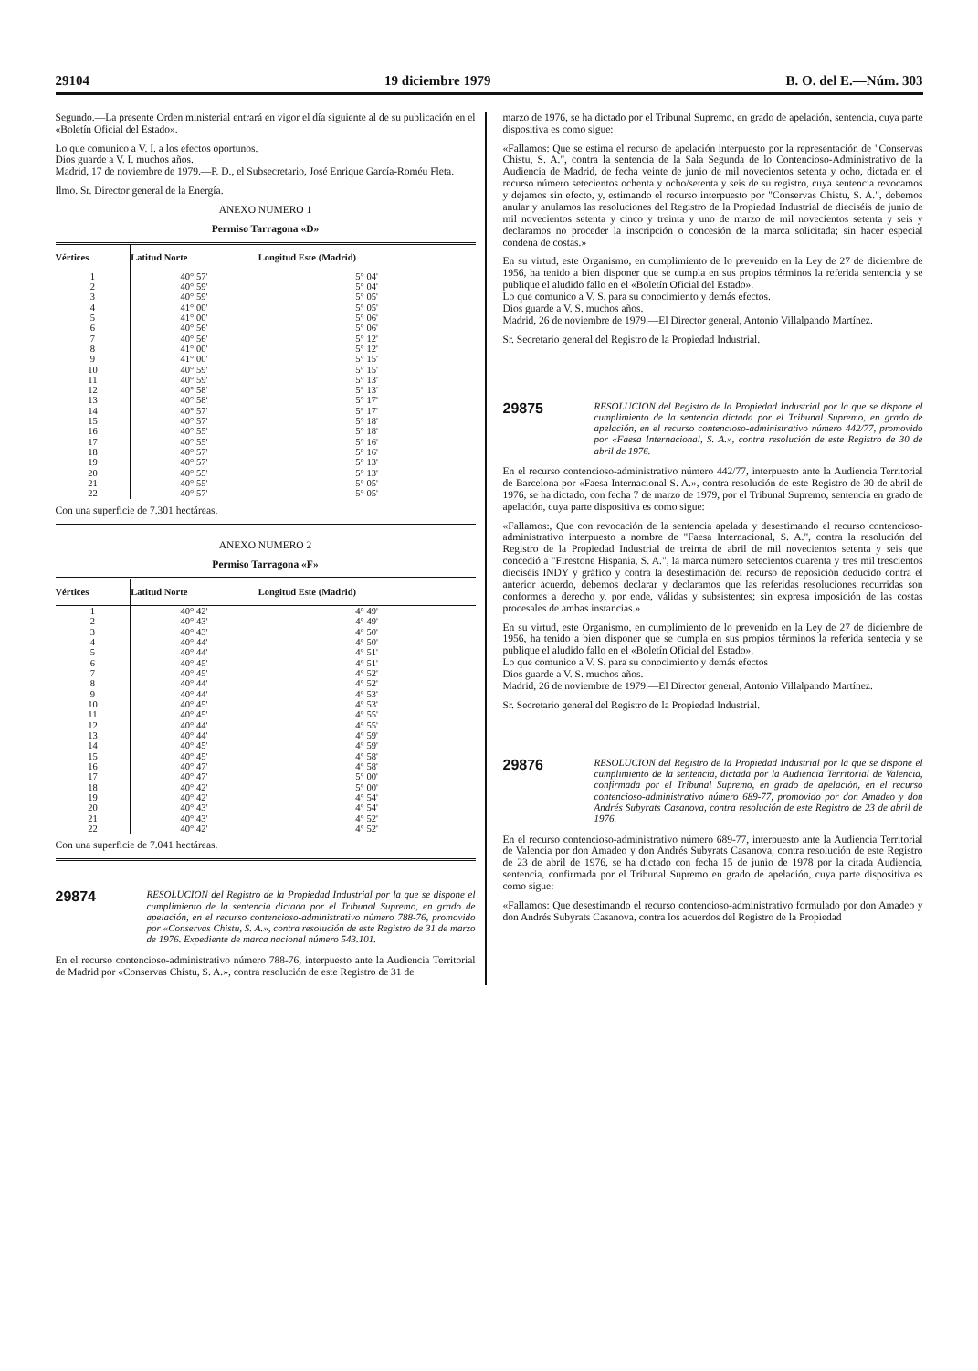29104 19 diciembre 1979 B. O. del E.—Núm. 303
Segundo.—La presente Orden ministerial entrará en vigor el día siguiente al de su publicación en el «Boletín Oficial del Estado».
Lo que comunico a V. I. a los efectos oportunos.
Dios guarde a V. I. muchos años.
Madrid, 17 de noviembre de 1979.—P. D., el Subsecretario, José Enrique García-Roméu Fleta.
Ilmo. Sr. Director general de la Energía.
ANEXO NUMERO 1
Permiso Tarragona «D»
| Vértices | Latitud Norte | Longitud Este (Madrid) |
| --- | --- | --- |
| 1 | 40° 57' | 5° 04' |
| 2 | 40° 59' | 5° 04' |
| 3 | 40° 59' | 5° 05' |
| 4 | 41° 00' | 5° 05' |
| 5 | 41° 00' | 5° 06' |
| 6 | 40° 56' | 5° 06' |
| 7 | 40° 56' | 5° 12' |
| 8 | 41° 00' | 5° 12' |
| 9 | 41° 00' | 5° 15' |
| 10 | 40° 59' | 5° 15' |
| 11 | 40° 59' | 5° 13' |
| 12 | 40° 58' | 5° 13' |
| 13 | 40° 58' | 5° 17' |
| 14 | 40° 57' | 5° 17' |
| 15 | 40° 57' | 5° 18' |
| 16 | 40° 55' | 5° 18' |
| 17 | 40° 55' | 5° 16' |
| 18 | 40° 57' | 5° 16' |
| 19 | 40° 57' | 5° 13' |
| 20 | 40° 55' | 5° 13' |
| 21 | 40° 55' | 5° 05' |
| 22 | 40° 57' | 5° 05' |
Con una superficie de 7.301 hectáreas.
ANEXO NUMERO 2
Permiso Tarragona «F»
| Vértices | Latitud Norte | Longitud Este (Madrid) |
| --- | --- | --- |
| 1 | 40° 42' | 4° 49' |
| 2 | 40° 43' | 4° 49' |
| 3 | 40° 43' | 4° 50' |
| 4 | 40° 44' | 4° 50' |
| 5 | 40° 44' | 4° 51' |
| 6 | 40° 45' | 4° 51' |
| 7 | 40° 45' | 4° 52' |
| 8 | 40° 44' | 4° 52' |
| 9 | 40° 44' | 4° 53' |
| 10 | 40° 45' | 4° 53' |
| 11 | 40° 45' | 4° 55' |
| 12 | 40° 44' | 4° 55' |
| 13 | 40° 44' | 4° 59' |
| 14 | 40° 45' | 4° 59' |
| 15 | 40° 45' | 4° 58' |
| 16 | 40° 47' | 4° 58' |
| 17 | 40° 47' | 5° 00' |
| 18 | 40° 42' | 5° 00' |
| 19 | 40° 42' | 4° 54' |
| 20 | 40° 43' | 4° 54' |
| 21 | 40° 43' | 4° 52' |
| 22 | 40° 42' | 4° 52' |
Con una superficie de 7.041 hectáreas.
29874 RESOLUCION del Registro de la Propiedad Industrial por la que se dispone el cumplimiento de la sentencia dictada por el Tribunal Supremo, en grado de apelación, en el recurso contencioso-administrativo número 788-76, promovido por «Conservas Chistu, S. A.», contra resolución de este Registro de 31 de marzo de 1976. Expediente de marca nacional número 543.101.
En el recurso contencioso-administrativo número 788-76, interpuesto ante la Audiencia Territorial de Madrid por «Conservas Chistu, S. A.», contra resolución de este Registro de 31 de
marzo de 1976, se ha dictado por el Tribunal Supremo, en grado de apelación, sentencia, cuya parte dispositiva es como sigue:
«Fallamos: Que se estima el recurso de apelación interpuesto por la representación de "Conservas Chistu, S. A.", contra la sentencia de la Sala Segunda de lo Contencioso-Administrativo de la Audiencia de Madrid, de fecha veinte de junio de mil novecientos setenta y ocho, dictada en el recurso número setecientos ochenta y ocho/setenta y seis de su registro, cuya sentencia revocamos y dejamos sin efecto, y, estimando el recurso interpuesto por "Conservas Chistu, S. A.", debemos anular y anulamos las resoluciones del Registro de la Propiedad Industrial de dieciséis de junio de mil novecientos setenta y cinco y treinta y uno de marzo de mil novecientos setenta y seis y declaramos no proceder la inscripción o concesión de la marca solicitada; sin hacer especial condena de costas.»
En su virtud, este Organismo, en cumplimiento de lo prevenido en la Ley de 27 de diciembre de 1956, ha tenido a bien disponer que se cumpla en sus propios términos la referida sentencia y se publique el aludido fallo en el «Boletín Oficial del Estado».
Lo que comunico a V. S. para su conocimiento y demás efectos.
Dios guarde a V. S. muchos años.
Madrid, 26 de noviembre de 1979.—El Director general, Antonio Villalpando Martínez.
Sr. Secretario general del Registro de la Propiedad Industrial.
29875 RESOLUCION del Registro de la Propiedad Industrial por la que se dispone el cumplimiento de la sentencia dictada por el Tribunal Supremo, en grado de apelación, en el recurso contencioso-administrativo número 442/77, promovido por «Faesa Internacional, S. A.», contra resolución de este Registro de 30 de abril de 1976.
En el recurso contencioso-administrativo número 442/77, interpuesto ante la Audiencia Territorial de Barcelona por «Faesa Internacional S. A.», contra resolución de este Registro de 30 de abril de 1976, se ha dictado, con fecha 7 de marzo de 1979, por el Tribunal Supremo, sentencia en grado de apelación, cuya parte dispositiva es como sigue:
«Fallamos:, Que con revocación de la sentencia apelada y desestimando el recurso contencioso-administrativo interpuesto a nombre de "Faesa Internacional, S. A.", contra la resolución del Registro de la Propiedad Industrial de treinta de abril de mil novecientos setenta y seis que concedió a "Firestone Hispania, S. A.", la marca número setecientos cuarenta y tres mil trescientos dieciséis INDY y gráfico y contra la desestimación del recurso de reposición deducido contra el anterior acuerdo, debemos declarar y declaramos que las referidas resoluciones recurridas son conformes a derecho y, por ende, válidas y subsistentes; sin expresa imposición de las costas procesales de ambas instancias.»
En su virtud, este Organismo, en cumplimiento de lo prevenido en la Ley de 27 de diciembre de 1956, ha tenido a bien disponer que se cumpla en sus propios términos la referida sentecia y se publique el aludido fallo en el «Boletín Oficial del Estado».
Lo que comunico a V. S. para su conocimiento y demás efectos
Dios guarde a V. S. muchos años.
Madrid, 26 de noviembre de 1979.—El Director general, Antonio Villalpando Martínez.
Sr. Secretario general del Registro de la Propiedad Industrial.
29876 RESOLUCION del Registro de la Propiedad Industrial por la que se dispone el cumplimiento de la sentencia, dictada por la Audiencia Territorial de Valencia, confirmada por el Tribunal Supremo, en grado de apelación, en el recurso contencioso-administrativo número 689-77, promovido por don Amadeo y don Andrés Subyrats Casanova, contra resolución de este Registro de 23 de abril de 1976.
En el recurso contencioso-administrativo número 689-77, interpuesto ante la Audiencia Territorial de Valencia por don Amadeo y don Andrés Subyrats Casanova, contra resolución de este Registro de 23 de abril de 1976, se ha dictado con fecha 15 de junio de 1978 por la citada Audiencia, sentencia, confirmada por el Tribunal Supremo en grado de apelación, cuya parte dispositiva es como sigue:
«Fallamos: Que desestimando el recurso contencioso-administrativo formulado por don Amadeo y don Andrés Subyrats Casanova, contra los acuerdos del Registro de la Propiedad